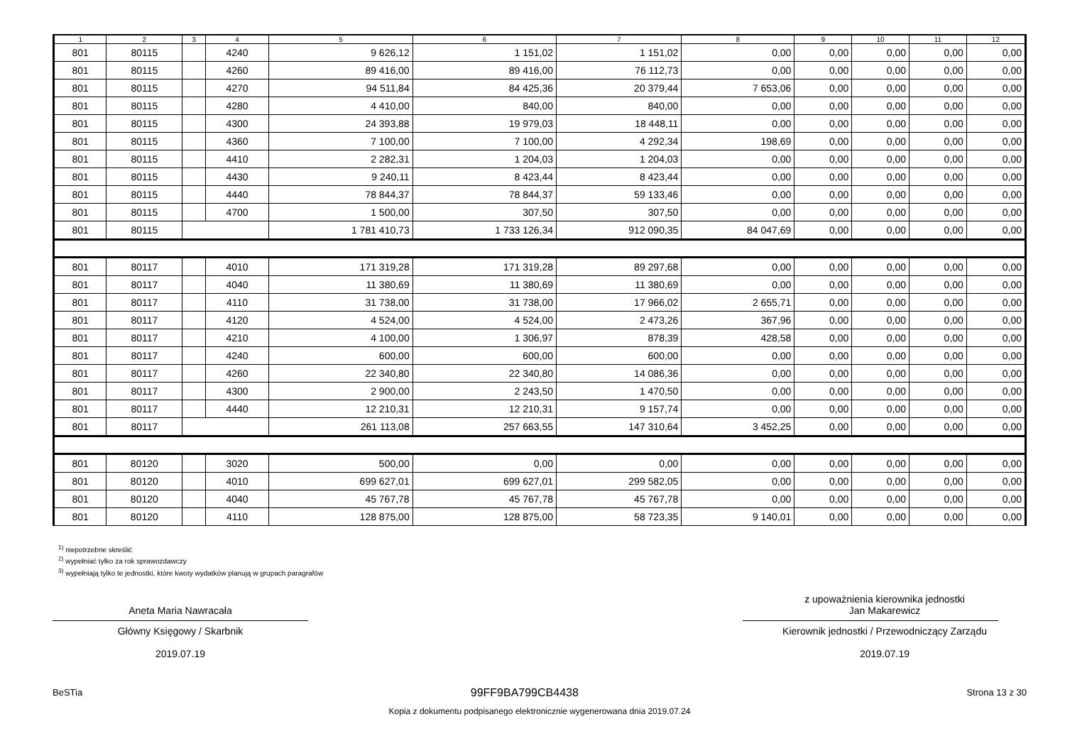| 1 | 2 | 3 | 4 | 5 | 6 | 7 | 8 | 9 | 10 | 11 | 12 |
| --- | --- | --- | --- | --- | --- | --- | --- | --- | --- | --- | --- |
| 801 | 80115 | | 4240 | 9 626,12 | 1 151,02 | 1 151,02 | 0,00 | 0,00 | 0,00 | 0,00 | 0,00 |
| 801 | 80115 | | 4260 | 89 416,00 | 89 416,00 | 76 112,73 | 0,00 | 0,00 | 0,00 | 0,00 | 0,00 |
| 801 | 80115 | | 4270 | 94 511,84 | 84 425,36 | 20 379,44 | 7 653,06 | 0,00 | 0,00 | 0,00 | 0,00 |
| 801 | 80115 | | 4280 | 4 410,00 | 840,00 | 840,00 | 0,00 | 0,00 | 0,00 | 0,00 | 0,00 |
| 801 | 80115 | | 4300 | 24 393,88 | 19 979,03 | 18 448,11 | 0,00 | 0,00 | 0,00 | 0,00 | 0,00 |
| 801 | 80115 | | 4360 | 7 100,00 | 7 100,00 | 4 292,34 | 198,69 | 0,00 | 0,00 | 0,00 | 0,00 |
| 801 | 80115 | | 4410 | 2 282,31 | 1 204,03 | 1 204,03 | 0,00 | 0,00 | 0,00 | 0,00 | 0,00 |
| 801 | 80115 | | 4430 | 9 240,11 | 8 423,44 | 8 423,44 | 0,00 | 0,00 | 0,00 | 0,00 | 0,00 |
| 801 | 80115 | | 4440 | 78 844,37 | 78 844,37 | 59 133,46 | 0,00 | 0,00 | 0,00 | 0,00 | 0,00 |
| 801 | 80115 | | 4700 | 1 500,00 | 307,50 | 307,50 | 0,00 | 0,00 | 0,00 | 0,00 | 0,00 |
| 801 | 80115 | | | 1 781 410,73 | 1 733 126,34 | 912 090,35 | 84 047,69 | 0,00 | 0,00 | 0,00 | 0,00 |
| 801 | 80117 | | 4010 | 171 319,28 | 171 319,28 | 89 297,68 | 0,00 | 0,00 | 0,00 | 0,00 | 0,00 |
| 801 | 80117 | | 4040 | 11 380,69 | 11 380,69 | 11 380,69 | 0,00 | 0,00 | 0,00 | 0,00 | 0,00 |
| 801 | 80117 | | 4110 | 31 738,00 | 31 738,00 | 17 966,02 | 2 655,71 | 0,00 | 0,00 | 0,00 | 0,00 |
| 801 | 80117 | | 4120 | 4 524,00 | 4 524,00 | 2 473,26 | 367,96 | 0,00 | 0,00 | 0,00 | 0,00 |
| 801 | 80117 | | 4210 | 4 100,00 | 1 306,97 | 878,39 | 428,58 | 0,00 | 0,00 | 0,00 | 0,00 |
| 801 | 80117 | | 4240 | 600,00 | 600,00 | 600,00 | 0,00 | 0,00 | 0,00 | 0,00 | 0,00 |
| 801 | 80117 | | 4260 | 22 340,80 | 22 340,80 | 14 086,36 | 0,00 | 0,00 | 0,00 | 0,00 | 0,00 |
| 801 | 80117 | | 4300 | 2 900,00 | 2 243,50 | 1 470,50 | 0,00 | 0,00 | 0,00 | 0,00 | 0,00 |
| 801 | 80117 | | 4440 | 12 210,31 | 12 210,31 | 9 157,74 | 0,00 | 0,00 | 0,00 | 0,00 | 0,00 |
| 801 | 80117 | | | 261 113,08 | 257 663,55 | 147 310,64 | 3 452,25 | 0,00 | 0,00 | 0,00 | 0,00 |
| 801 | 80120 | | 3020 | 500,00 | 0,00 | 0,00 | 0,00 | 0,00 | 0,00 | 0,00 | 0,00 |
| 801 | 80120 | | 4010 | 699 627,01 | 699 627,01 | 299 582,05 | 0,00 | 0,00 | 0,00 | 0,00 | 0,00 |
| 801 | 80120 | | 4040 | 45 767,78 | 45 767,78 | 45 767,78 | 0,00 | 0,00 | 0,00 | 0,00 | 0,00 |
| 801 | 80120 | | 4110 | 128 875,00 | 128 875,00 | 58 723,35 | 9 140,01 | 0,00 | 0,00 | 0,00 | 0,00 |
<sup>1)</sup> niepotrzebne skreślić
<sup>2)</sup> wypełniać tylko za rok sprawozdawczy
<sup>3)</sup> wypełniają tylko te jednostki, które kwoty wydatków planują w grupach paragrafów
Aneta Maria Nawracała
Główny Księgowy / Skarbnik
2019.07.19
z upoważnienia kierownika jednostki
Jan Makarewicz
Kierownik jednostki / Przewodniczący Zarządu
2019.07.19
BeSTia 99FF9BA799CB4438 Strona 13 z 30
Kopia z dokumentu podpisanego elektronicznie wygenerowana dnia 2019.07.24